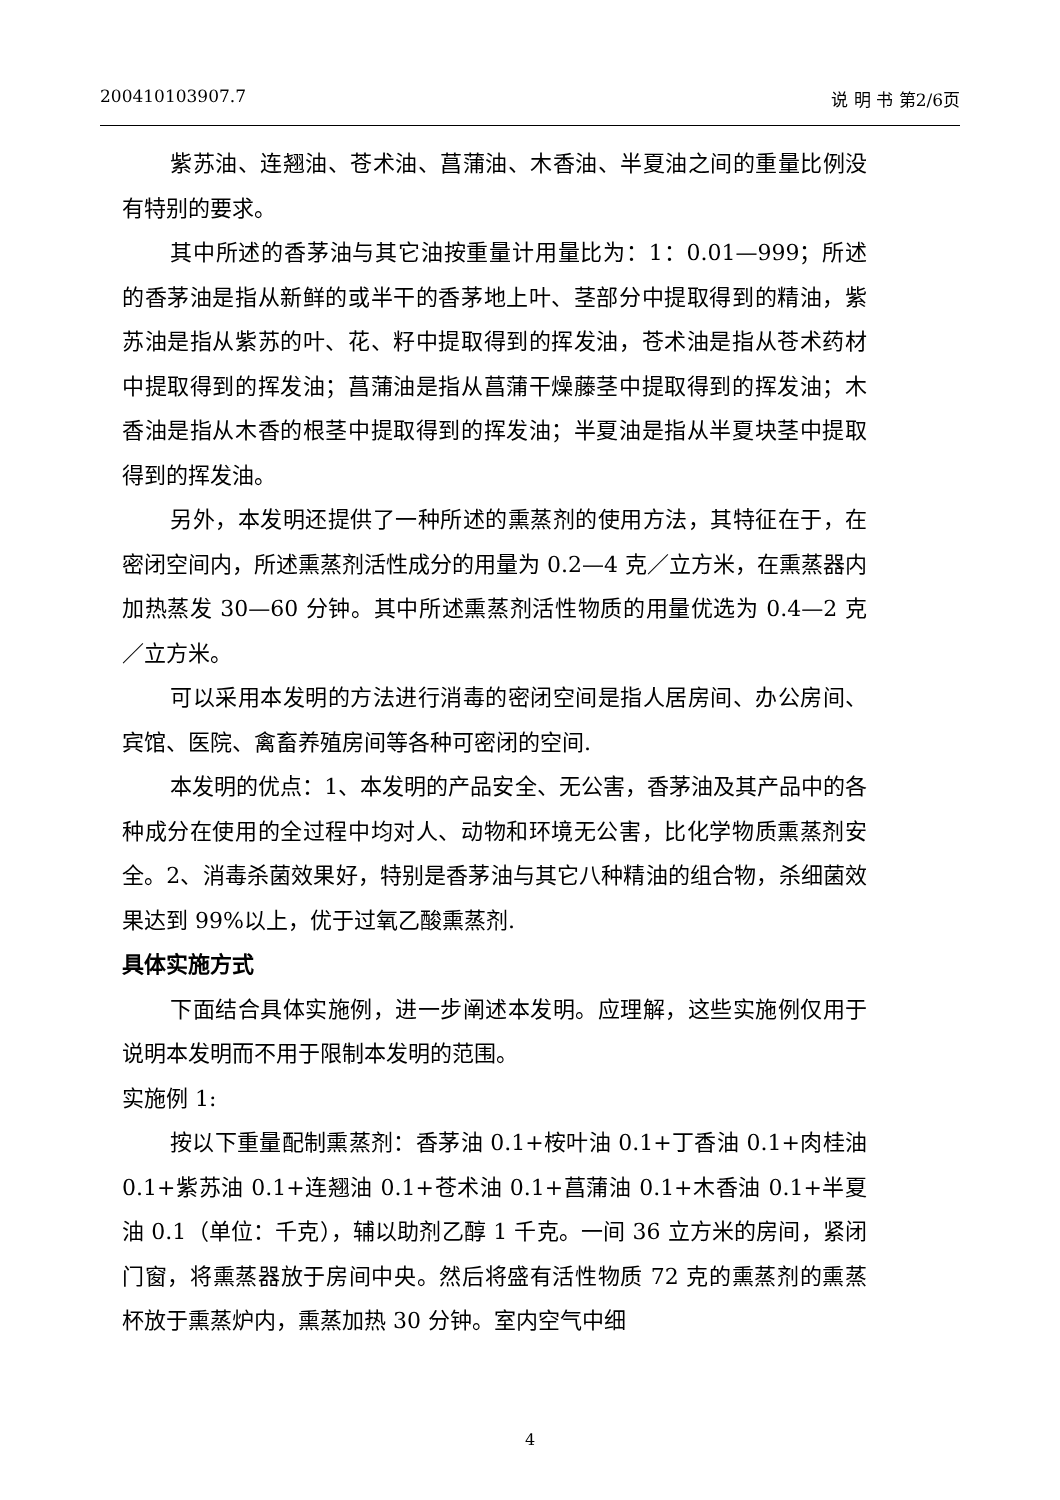200410103907.7 说 明 书 第2/6页
紫苏油、连翘油、苍术油、菖蒲油、木香油、半夏油之间的重量比例没有特别的要求。
其中所述的香茅油与其它油按重量计用量比为：1：0.01—999；所述的香茅油是指从新鲜的或半干的香茅地上叶、茎部分中提取得到的精油，紫苏油是指从紫苏的叶、花、籽中提取得到的挥发油，苍术油是指从苍术药材中提取得到的挥发油；菖蒲油是指从菖蒲干燥藤茎中提取得到的挥发油；木香油是指从木香的根茎中提取得到的挥发油；半夏油是指从半夏块茎中提取得到的挥发油。
另外，本发明还提供了一种所述的熏蒸剂的使用方法，其特征在于，在密闭空间内，所述熏蒸剂活性成分的用量为 0.2—4 克／立方米，在熏蒸器内加热蒸发 30—60 分钟。其中所述熏蒸剂活性物质的用量优选为 0.4—2 克／立方米。
可以采用本发明的方法进行消毒的密闭空间是指人居房间、办公房间、宾馆、医院、禽畜养殖房间等各种可密闭的空间.
本发明的优点：1、本发明的产品安全、无公害，香茅油及其产品中的各种成分在使用的全过程中均对人、动物和环境无公害，比化学物质熏蒸剂安全。2、消毒杀菌效果好，特别是香茅油与其它八种精油的组合物，杀细菌效果达到 99%以上，优于过氧乙酸熏蒸剂.
具体实施方式
下面结合具体实施例，进一步阐述本发明。应理解，这些实施例仅用于说明本发明而不用于限制本发明的范围。
实施例 1:
按以下重量配制熏蒸剂：香茅油 0.1+桉叶油 0.1+丁香油 0.1+肉桂油 0.1+紫苏油 0.1+连翘油 0.1+苍术油 0.1+菖蒲油 0.1+木香油 0.1+半夏油 0.1（单位：千克），辅以助剂乙醇 1 千克。一间 36 立方米的房间，紧闭门窗，将熏蒸器放于房间中央。然后将盛有活性物质 72 克的熏蒸剂的熏蒸杯放于熏蒸炉内，熏蒸加热 30 分钟。室内空气中细
4